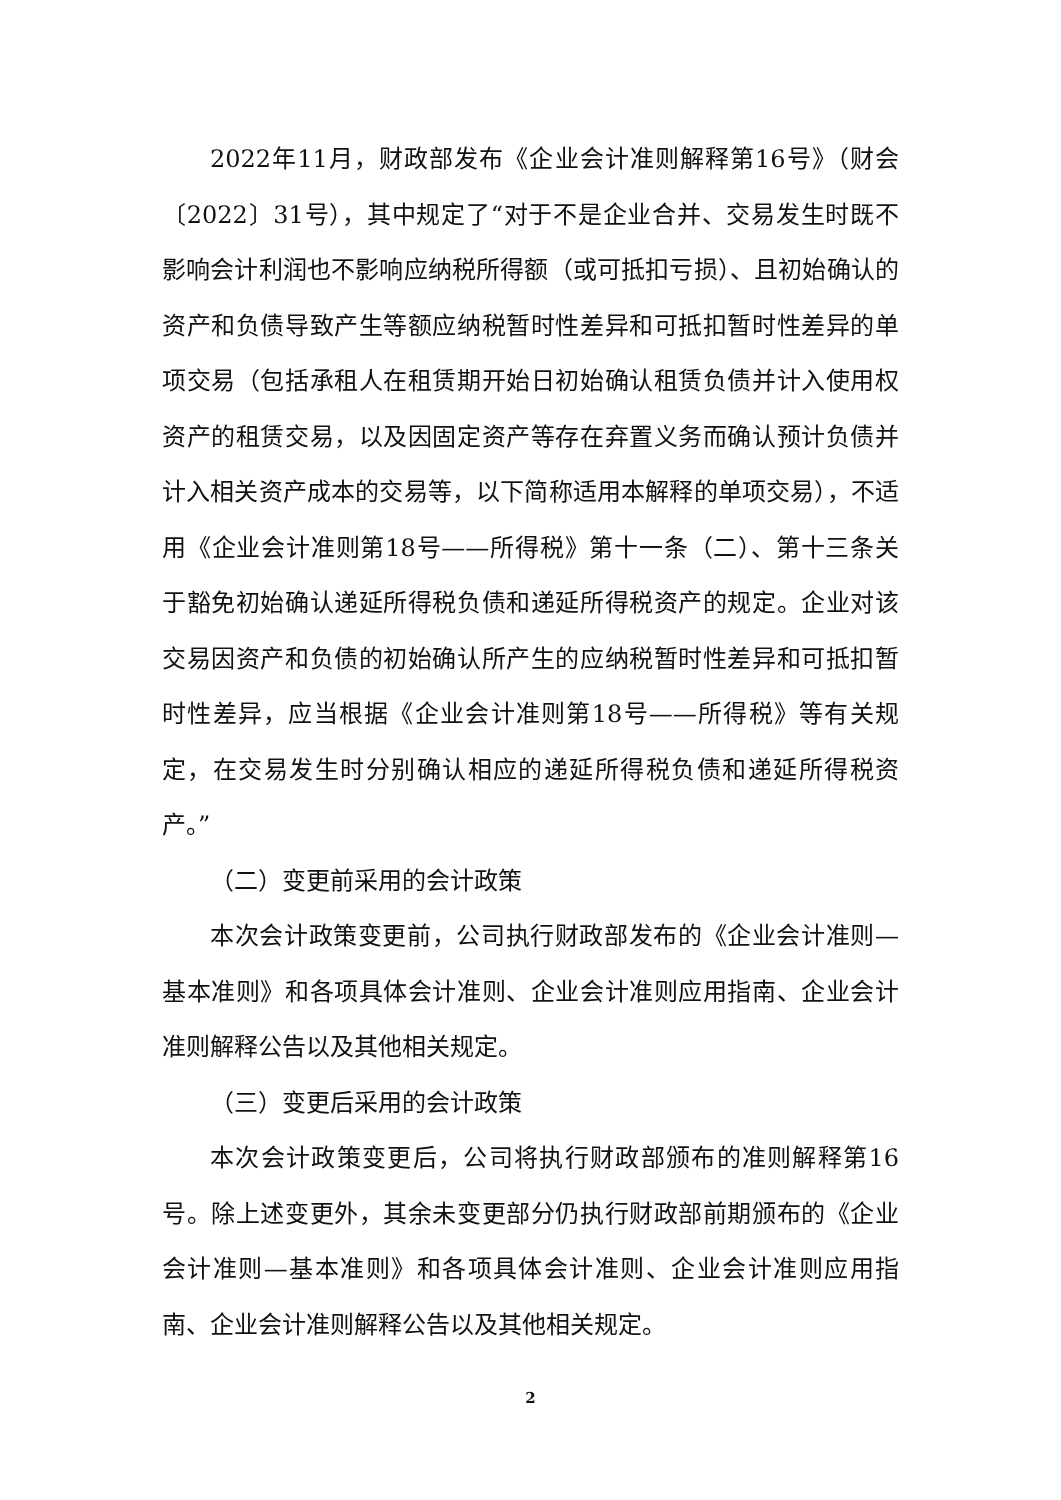2022年11月，财政部发布《企业会计准则解释第16号》（财会〔2022〕31号），其中规定了“对于不是企业合并、交易发生时既不影响会计利润也不影响应纳税所得额（或可抵扣亏损）、且初始确认的资产和负债导致产生等额应纳税暂时性差异和可抵扣暂时性差异的单项交易（包括承租人在租赁期开始日初始确认租赁负债并计入使用权资产的租赁交易，以及因固定资产等存在弃置义务而确认预计负债并计入相关资产成本的交易等，以下简称适用本解释的单项交易），不适用《企业会计准则第18号——所得税》第十一条（二）、第十三条关于豁免初始确认递延所得税负债和递延所得税资产的规定。企业对该交易因资产和负债的初始确认所产生的应纳税暂时性差异和可抵扣暂时性差异，应当根据《企业会计准则第18号——所得税》等有关规定，在交易发生时分别确认相应的递延所得税负债和递延所得税资产。”
（二）变更前采用的会计政策
本次会计政策变更前，公司执行财政部发布的《企业会计准则—基本准则》和各项具体会计准则、企业会计准则应用指南、企业会计准则解释公告以及其他相关规定。
（三）变更后采用的会计政策
本次会计政策变更后，公司将执行财政部颁布的准则解释第16号。除上述变更外，其余未变更部分仍执行财政部前期颁布的《企业会计准则—基本准则》和各项具体会计准则、企业会计准则应用指南、企业会计准则解释公告以及其他相关规定。
2